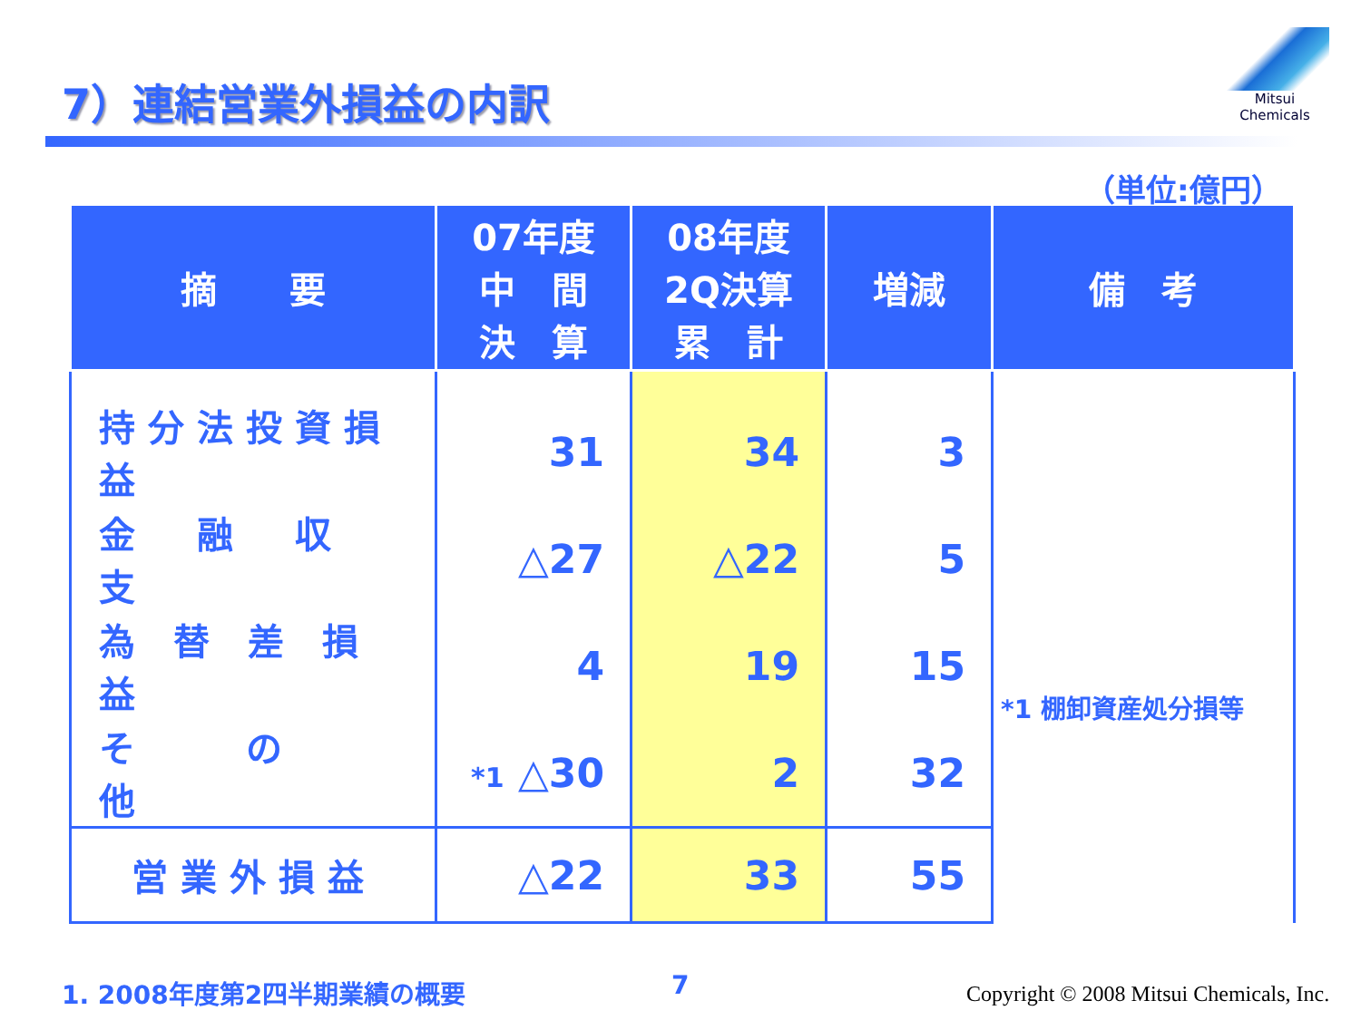7）連結営業外損益の内訳
Mitsui Chemicals
（単位:億円）
| 摘 要 | 07年度 中 間 決 算 | 08年度 2Q決算 累 計 | 増減 | 備 考 |
| --- | --- | --- | --- | --- |
| 持分法投資損益 | 31 | 34 | 3 | *1 棚卸資産処分損等 |
| 金 融 収 支 | △27 | △22 | 5 | |
| 為 替 差 損 益 | 4 | 19 | 15 | |
| そ の 他 | *1 △30 | 2 | 32 | |
| 営業外損益 | △22 | 33 | 55 | |
1. 2008年度第2四半期業績の概要 7
Copyright © 2008 Mitsui Chemicals, Inc.